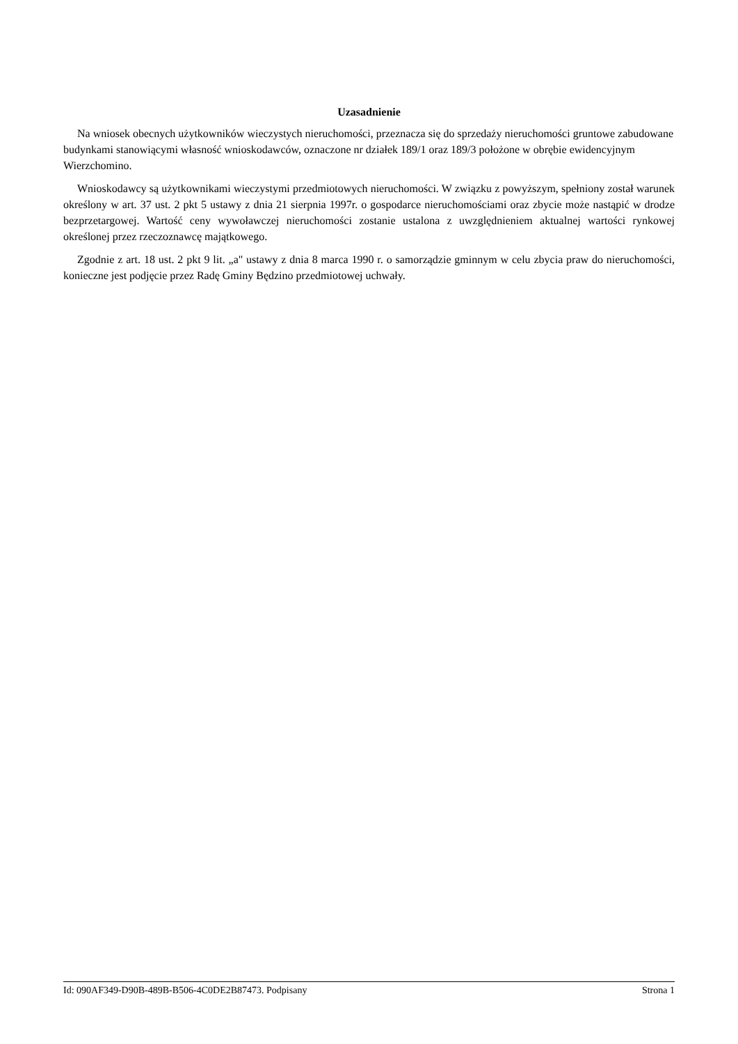Uzasadnienie
Na wniosek obecnych użytkowników wieczystych nieruchomości, przeznacza się do sprzedaży nieruchomości gruntowe zabudowane budynkami stanowiącymi własność wnioskodawców, oznaczone nr działek 189/1 oraz 189/3 położone w obrębie ewidencyjnym Wierzchomino.
Wnioskodawcy są użytkownikami wieczystymi przedmiotowych nieruchomości. W związku z powyższym, spełniony został warunek określony w art. 37 ust. 2 pkt 5 ustawy z dnia 21 sierpnia 1997r. o gospodarce nieruchomościami oraz zbycie może nastąpić w drodze bezprzetargowej. Wartość ceny wywoławczej nieruchomości zostanie ustalona z uwzględnieniem aktualnej wartości rynkowej określonej przez rzeczoznawcę majątkowego.
Zgodnie z art. 18 ust. 2 pkt 9 lit. „a" ustawy z dnia 8 marca 1990 r. o samorządzie gminnym w celu zbycia praw do nieruchomości, konieczne jest podjęcie przez Radę Gminy Będzino przedmiotowej uchwały.
Id: 090AF349-D90B-489B-B506-4C0DE2B87473. Podpisany Strona 1